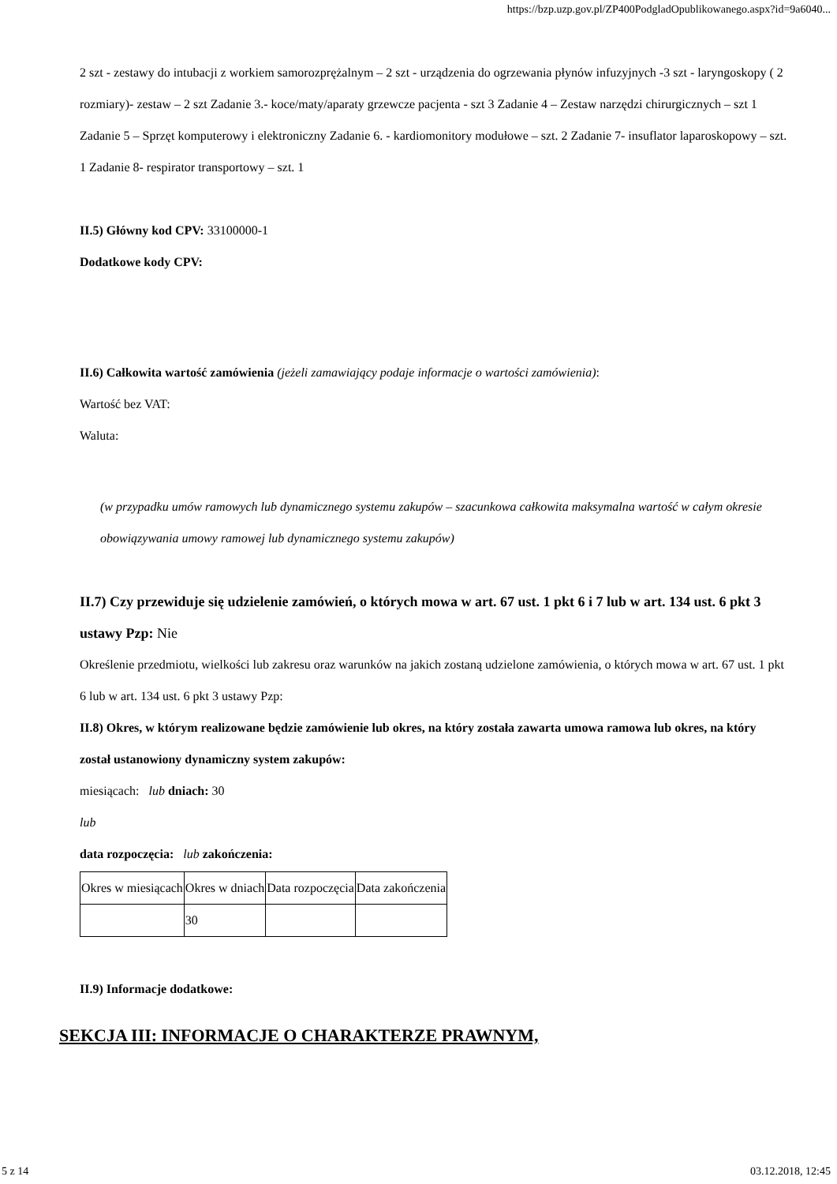https://bzp.uzp.gov.pl/ZP400PodgladOpublikowanego.aspx?id=9a6040...
2 szt - zestawy do intubacji z workiem samorozprężalnym – 2 szt - urządzenia do ogrzewania płynów infuzyjnych -3 szt - laryngoskopy ( 2 rozmiary)- zestaw – 2 szt Zadanie 3.- koce/maty/aparaty grzewcze pacjenta - szt 3 Zadanie 4 – Zestaw narzędzi chirurgicznych – szt 1 Zadanie 5 – Sprzęt komputerowy i elektroniczny Zadanie 6. - kardiomonitory modułowe – szt. 2 Zadanie 7- insuflator laparoskopowy – szt. 1 Zadanie 8- respirator transportowy – szt. 1
II.5) Główny kod CPV: 33100000-1
Dodatkowe kody CPV:
II.6) Całkowita wartość zamówienia (jeżeli zamawiający podaje informacje o wartości zamówienia):
Wartość bez VAT:
Waluta:
(w przypadku umów ramowych lub dynamicznego systemu zakupów – szacunkowa całkowita maksymalna wartość w całym okresie obowiązywania umowy ramowej lub dynamicznego systemu zakupów)
II.7) Czy przewiduje się udzielenie zamówień, o których mowa w art. 67 ust. 1 pkt 6 i 7 lub w art. 134 ust. 6 pkt 3 ustawy Pzp: Nie
Określenie przedmiotu, wielkości lub zakresu oraz warunków na jakich zostaną udzielone zamówienia, o których mowa w art. 67 ust. 1 pkt 6 lub w art. 134 ust. 6 pkt 3 ustawy Pzp:
II.8) Okres, w którym realizowane będzie zamówienie lub okres, na który została zawarta umowa ramowa lub okres, na który został ustanowiony dynamiczny system zakupów:
miesiącach: lub dniach: 30
lub
data rozpoczęcia: lub zakończenia:
| Okres w miesiącach | Okres w dniach | Data rozpoczęcia | Data zakończenia |
| | 30 | | |
II.9) Informacje dodatkowe:
SEKCJA III: INFORMACJE O CHARAKTERZE PRAWNYM,
5 z 14 03.12.2018, 12:45